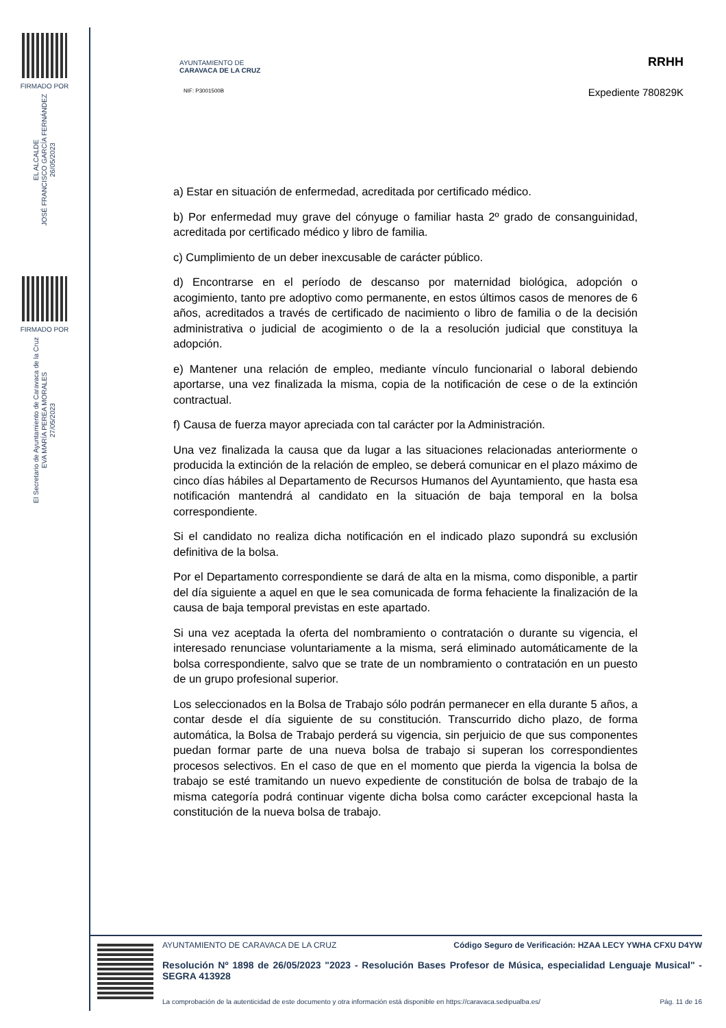FIRMADO POR
EL ALCALDE
JOSÉ FRANCISCO GARCÍA FERNÁNDEZ
26/05/2023
FIRMADO POR
El Secretario de Ayuntamiento de Caravaca de la Cruz
EVA MARÍA PEREA MORALES
27/05/2023
AYUNTAMIENTO DE
CARAVACA DE LA CRUZ
NIF: P3001500B
RRHH
Expediente 780829K
a) Estar en situación de enfermedad, acreditada por certificado médico.
b) Por enfermedad muy grave del cónyuge o familiar hasta 2º grado de consanguinidad, acreditada por certificado médico y libro de familia.
c) Cumplimiento de un deber inexcusable de carácter público.
d) Encontrarse en el período de descanso por maternidad biológica, adopción o acogimiento, tanto pre adoptivo como permanente, en estos últimos casos de menores de 6 años, acreditados a través de certificado de nacimiento o libro de familia o de la decisión administrativa o judicial de acogimiento o de la a resolución judicial que constituya la adopción.
e) Mantener una relación de empleo, mediante vínculo funcionarial o laboral debiendo aportarse, una vez finalizada la misma, copia de la notificación de cese o de la extinción contractual.
f) Causa de fuerza mayor apreciada con tal carácter por la Administración.
Una vez finalizada la causa que da lugar a las situaciones relacionadas anteriormente o producida la extinción de la relación de empleo, se deberá comunicar en el plazo máximo de cinco días hábiles al Departamento de Recursos Humanos del Ayuntamiento, que hasta esa notificación mantendrá al candidato en la situación de baja temporal en la bolsa correspondiente.
Si el candidato no realiza dicha notificación en el indicado plazo supondrá su exclusión definitiva de la bolsa.
Por el Departamento correspondiente se dará de alta en la misma, como disponible, a partir del día siguiente a aquel en que le sea comunicada de forma fehaciente la finalización de la causa de baja temporal previstas en este apartado.
Si una vez aceptada la oferta del nombramiento o contratación o durante su vigencia, el interesado renunciase voluntariamente a la misma, será eliminado automáticamente de la bolsa correspondiente, salvo que se trate de un nombramiento o contratación en un puesto de un grupo profesional superior.
Los seleccionados en la Bolsa de Trabajo sólo podrán permanecer en ella durante 5 años, a contar desde el día siguiente de su constitución. Transcurrido dicho plazo, de forma automática, la Bolsa de Trabajo perderá su vigencia, sin perjuicio de que sus componentes puedan formar parte de una nueva bolsa de trabajo si superan los correspondientes procesos selectivos. En el caso de que en el momento que pierda la vigencia la bolsa de trabajo se esté tramitando un nuevo expediente de constitución de bolsa de trabajo de la misma categoría podrá continuar vigente dicha bolsa como carácter excepcional hasta la constitución de la nueva bolsa de trabajo.
AYUNTAMIENTO DE CARAVACA DE LA CRUZ Código Seguro de Verificación: HZAA LECY YWHA CFXU D4YW
Resolución Nº 1898 de 26/05/2023 "2023 - Resolución Bases Profesor de Música, especialidad Lenguaje Musical" - SEGRA 413928
La comprobación de la autenticidad de este documento y otra información está disponible en https://caravaca.sedipualba.es/ Pág. 11 de 16